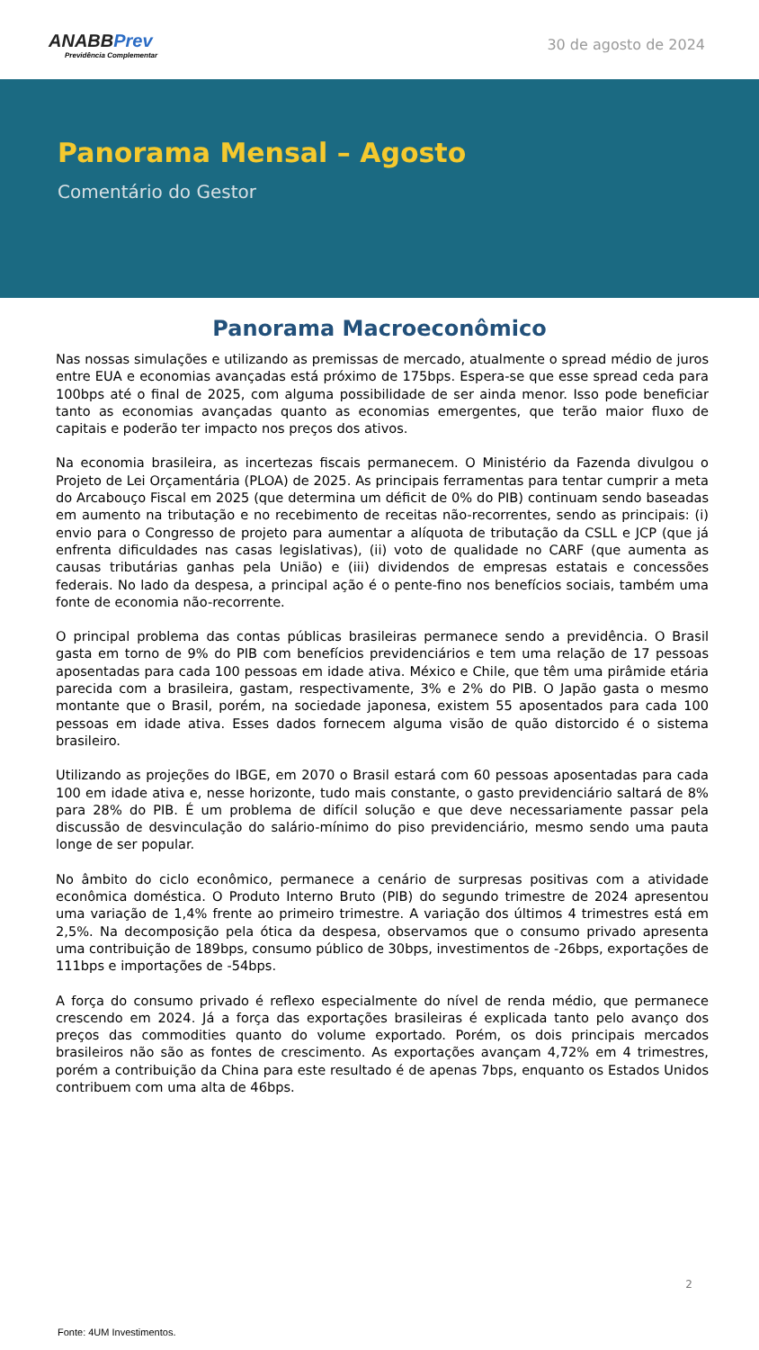ANABBPrev
Previdência Complementar
30 de agosto de 2024
Panorama Mensal – Agosto
Comentário do Gestor
Panorama Macroeconômico
Nas nossas simulações e utilizando as premissas de mercado, atualmente o spread médio de juros entre EUA e economias avançadas está próximo de 175bps. Espera-se que esse spread ceda para 100bps até o final de 2025, com alguma possibilidade de ser ainda menor. Isso pode beneficiar tanto as economias avançadas quanto as economias emergentes, que terão maior fluxo de capitais e poderão ter impacto nos preços dos ativos.
Na economia brasileira, as incertezas fiscais permanecem. O Ministério da Fazenda divulgou o Projeto de Lei Orçamentária (PLOA) de 2025. As principais ferramentas para tentar cumprir a meta do Arcabouço Fiscal em 2025 (que determina um déficit de 0% do PIB) continuam sendo baseadas em aumento na tributação e no recebimento de receitas não-recorrentes, sendo as principais: (i) envio para o Congresso de projeto para aumentar a alíquota de tributação da CSLL e JCP (que já enfrenta dificuldades nas casas legislativas), (ii) voto de qualidade no CARF (que aumenta as causas tributárias ganhas pela União) e (iii) dividendos de empresas estatais e concessões federais. No lado da despesa, a principal ação é o pente-fino nos benefícios sociais, também uma fonte de economia não-recorrente.
O principal problema das contas públicas brasileiras permanece sendo a previdência. O Brasil gasta em torno de 9% do PIB com benefícios previdenciários e tem uma relação de 17 pessoas aposentadas para cada 100 pessoas em idade ativa. México e Chile, que têm uma pirâmide etária parecida com a brasileira, gastam, respectivamente, 3% e 2% do PIB. O Japão gasta o mesmo montante que o Brasil, porém, na sociedade japonesa, existem 55 aposentados para cada 100 pessoas em idade ativa. Esses dados fornecem alguma visão de quão distorcido é o sistema brasileiro.
Utilizando as projeções do IBGE, em 2070 o Brasil estará com 60 pessoas aposentadas para cada 100 em idade ativa e, nesse horizonte, tudo mais constante, o gasto previdenciário saltará de 8% para 28% do PIB. É um problema de difícil solução e que deve necessariamente passar pela discussão de desvinculação do salário-mínimo do piso previdenciário, mesmo sendo uma pauta longe de ser popular.
No âmbito do ciclo econômico, permanece a cenário de surpresas positivas com a atividade econômica doméstica. O Produto Interno Bruto (PIB) do segundo trimestre de 2024 apresentou uma variação de 1,4% frente ao primeiro trimestre. A variação dos últimos 4 trimestres está em 2,5%. Na decomposição pela ótica da despesa, observamos que o consumo privado apresenta uma contribuição de 189bps, consumo público de 30bps, investimentos de -26bps, exportações de 111bps e importações de -54bps.
A força do consumo privado é reflexo especialmente do nível de renda médio, que permanece crescendo em 2024. Já a força das exportações brasileiras é explicada tanto pelo avanço dos preços das commodities quanto do volume exportado. Porém, os dois principais mercados brasileiros não são as fontes de crescimento. As exportações avançam 4,72% em 4 trimestres, porém a contribuição da China para este resultado é de apenas 7bps, enquanto os Estados Unidos contribuem com uma alta de 46bps.
2
Fonte: 4UM Investimentos.